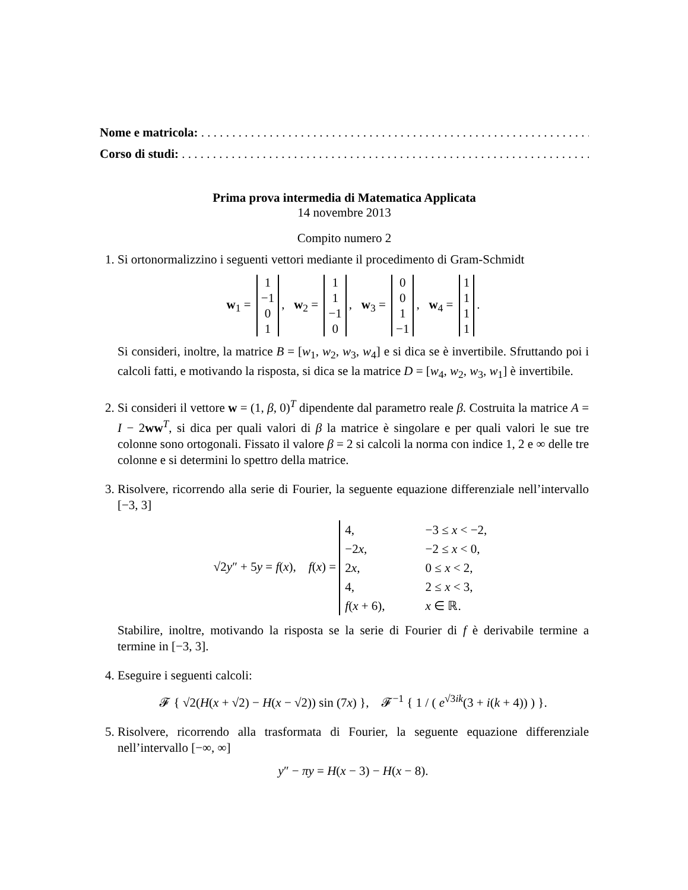Nome e matricola: . . . . . . . . . . . . . . . . . . . . . . . . . . . . . . . . . . . . . . . . . . . . . . . . . . . . . . . . . . . . . . . . .
Corso di studi: . . . . . . . . . . . . . . . . . . . . . . . . . . . . . . . . . . . . . . . . . . . . . . . . . . . . . . . . . . . . . . . . . . .
Prima prova intermedia di Matematica Applicata
14 novembre 2013
Compito numero 2
1. Si ortonormalizzino i seguenti vettori mediante il procedimento di Gram-Schmidt
w<sub>1</sub> =
| 1 |
| −1 |
| 0 |
| 1 |
, w<sub>2</sub> =
| 1 |
| 1 |
| −1 |
| 0 |
, w<sub>3</sub> =
| 0 |
| 0 |
| 1 |
| −1 |
, w<sub>4</sub> =
| 1 |
| 1 |
| 1 |
| 1 |
.
Si consideri, inoltre, la matrice B = [w<sub>1</sub>, w<sub>2</sub>, w<sub>3</sub>, w<sub>4</sub>] e si dica se è invertibile. Sfruttando poi i calcoli fatti, e motivando la risposta, si dica se la matrice D = [w<sub>4</sub>, w<sub>2</sub>, w<sub>3</sub>, w<sub>1</sub>] è invertibile.
2. Si consideri il vettore w = (1, β, 0)<sup>T</sup> dipendente dal parametro reale β. Costruita la matrice A = I − 2ww<sup>T</sup>, si dica per quali valori di β la matrice è singolare e per quali valori le sue tre colonne sono ortogonali. Fissato il valore β = 2 si calcoli la norma con indice 1, 2 e ∞ delle tre colonne e si determini lo spettro della matrice.
3. Risolvere, ricorrendo alla serie di Fourier, la seguente equazione differenziale nell’intervallo [−3, 3]
√2y″ + 5y = f(x), f(x) =
| 4, | −3 ≤ x < −2, |
| −2 x , | −2 ≤ x < 0, |
| 2 x , | 0 ≤ x < 2, |
| 4, | 2 ≤ x < 3, |
| f ( x + 6), | x ∈ ℝ. |
Stabilire, inoltre, motivando la risposta se la serie di Fourier di f è derivabile termine a termine in [−3, 3].
4. Eseguire i seguenti calcoli:
𝓕 { √2(H(x + √2) − H(x − √2)) sin (7x) }, 𝓕<sup>−1</sup> { 1 / ( e<sup>√3ik</sup>(3 + i(k + 4)) ) }.
5. Risolvere, ricorrendo alla trasformata di Fourier, la seguente equazione differenziale nell’intervallo [−∞, ∞]
y″ − πy = H(x − 3) − H(x − 8).